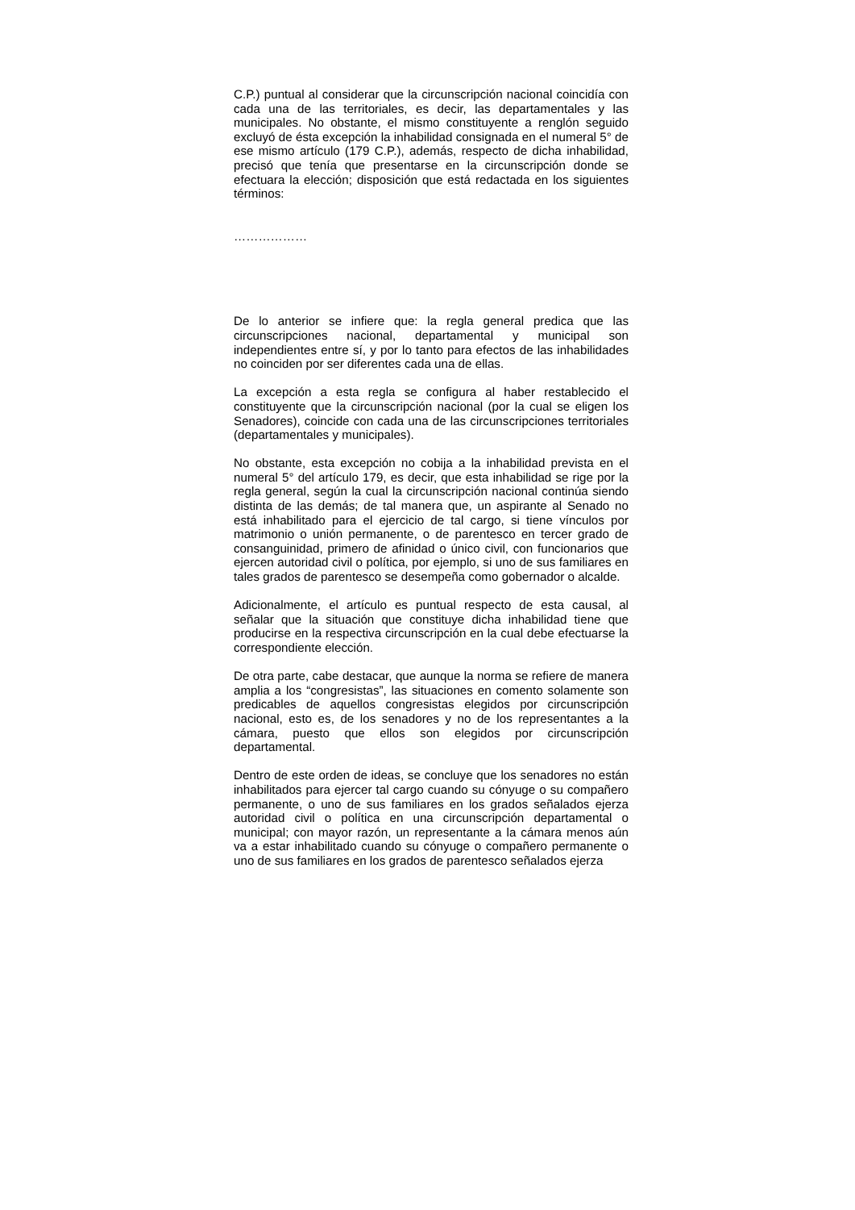C.P.) puntual al considerar que la circunscripción nacional coincidía con cada una de las territoriales, es decir, las departamentales y las municipales. No obstante, el mismo constituyente a renglón seguido excluyó de ésta excepción la inhabilidad consignada en el numeral 5° de ese mismo artículo (179 C.P.), además, respecto de dicha inhabilidad, precisó que tenía que presentarse en la circunscripción donde se efectuara la elección; disposición que está redactada en los siguientes términos:
………………
De lo anterior se infiere que: la regla general predica que las circunscripciones nacional, departamental y municipal son independientes entre sí, y por lo tanto para efectos de las inhabilidades no coinciden por ser diferentes cada una de ellas.
La excepción a esta regla se configura al haber restablecido el constituyente que la circunscripción nacional (por la cual se eligen los Senadores), coincide con cada una de las circunscripciones territoriales (departamentales y municipales).
No obstante, esta excepción no cobija a la inhabilidad prevista en el numeral 5° del artículo 179, es decir, que esta inhabilidad se rige por la regla general, según la cual la circunscripción nacional continúa siendo distinta de las demás; de tal manera que, un aspirante al Senado no está inhabilitado para el ejercicio de tal cargo, si tiene vínculos por matrimonio o unión permanente, o de parentesco en tercer grado de consanguinidad, primero de afinidad o único civil, con funcionarios que ejercen autoridad civil o política, por ejemplo, si uno de sus familiares en tales grados de parentesco se desempeña como gobernador o alcalde.
Adicionalmente, el artículo es puntual respecto de esta causal, al señalar que la situación que constituye dicha inhabilidad tiene que producirse en la respectiva circunscripción en la cual debe efectuarse la correspondiente elección.
De otra parte, cabe destacar, que aunque la norma se refiere de manera amplia a los “congresistas”, las situaciones en comento solamente son predicables de aquellos congresistas elegidos por circunscripción nacional, esto es, de los senadores y no de los representantes a la cámara, puesto que ellos son elegidos por circunscripción departamental.
Dentro de este orden de ideas, se concluye que los senadores no están inhabilitados para ejercer tal cargo cuando su cónyuge o su compañero permanente, o uno de sus familiares en los grados señalados ejerza autoridad civil o política en una circunscripción departamental o municipal; con mayor razón, un representante a la cámara menos aún va a estar inhabilitado cuando su cónyuge o compañero permanente o uno de sus familiares en los grados de parentesco señalados ejerza